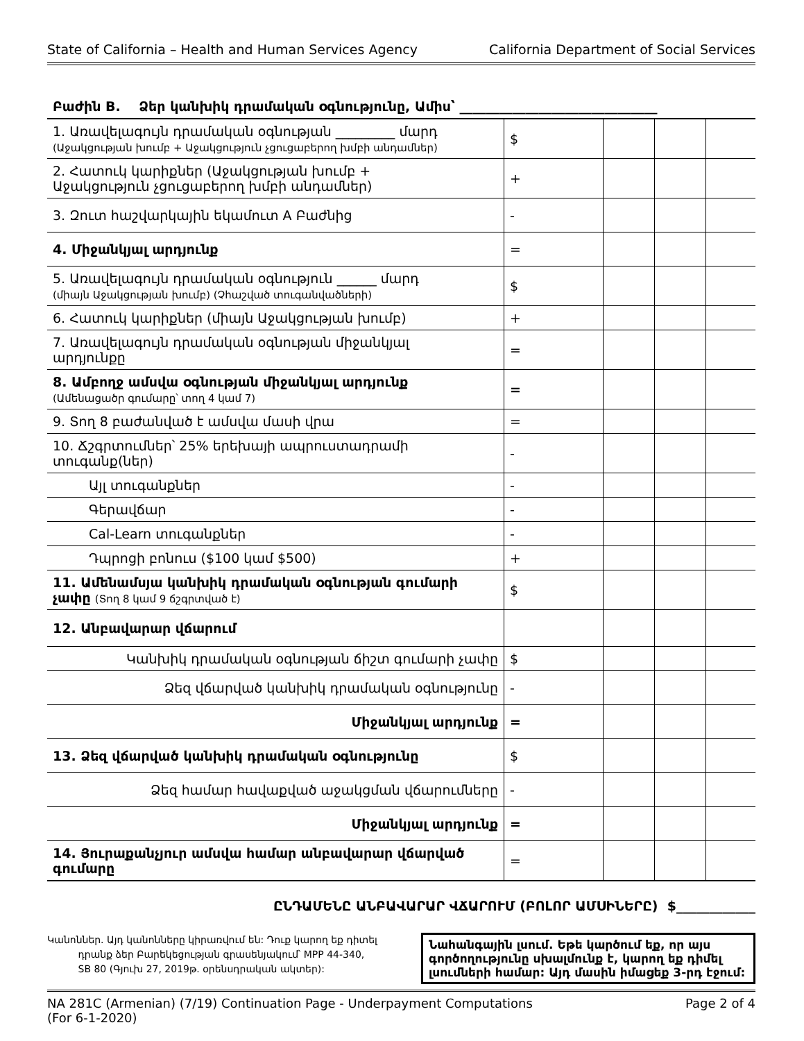State of California – Health and Human Services Agency California Department of Social Services
Բաժին B. Ձեր կանխիկ դրամական օգնությունը, Ամիս՝ ______________________________
| 1. Առավելագույն դրամական օգնության _________ մարդ (Աջակցության խումբ + Աջակցություն չցուցաբերող խմբի անդամներ) | $ | | | |
| 2. Հատուկ կարիքներ (Աջակցության խումբ + Աջակցություն չցուցաբերող խմբի անդամներ) | + | | | |
| 3. Զուտ հաշվարկային եկամուտ A Բաժնից | - | | | |
| 4. Միջանկյալ արդյունք | = | | | |
| 5. Առավելագույն դրամական օգնություն ______ մարդ (միայն Աջակցության խումբ) (Չհաշված տուգանվածների) | $ | | | |
| 6. Հատուկ կարիքներ (միայն Աջակցության խումբ) | + | | | |
| 7. Առավելագույն դրամական օգնության միջանկյալ արդյունքը | = | | | |
| 8. Ամբողջ ամսվա օգնության միջանկյալ արդյունք (Ամենացածր գումարը՝ տող 4 կամ 7) | = | | | |
| 9. Տող 8 բաժանված է ամսվա մասի վրա | = | | | |
| 10. Ճշգրտումներ՝ 25% երեխայի ապրուստադրամի տուգանք(ներ) | - | | | |
| Այլ տուգանքներ | - | | | |
| Գերավճար | - | | | |
| Cal-Learn տուգանքներ | - | | | |
| Դպրոցի բոնուս ($100 կամ $500) | + | | | |
| 11. Ամենամսյա կանխիկ դրամական օգնության գումարի չափը (Տող 8 կամ 9 ճշգրտված է) | $ | | | |
| 12. Անբավարար վճարում | | | | |
| Կանխիկ դրամական օգնության ճիշտ գումարի չափը | $ | | | |
| Ձեզ վճարված կանխիկ դրամական օգնությունը | - | | | |
| Միջանկյալ արդյունք | = | | | |
| 13. Ձեզ վճարված կանխիկ դրամական օգնությունը | $ | | | |
| Ձեզ համար հավաքված աջակցման վճարումները | - | | | |
| Միջանկյալ արդյունք | = | | | |
| 14. Յուրաքանչյուր ամսվա համար անբավարար վճարված գումարը | = | | | |
ԸՆԴԱՄԵՆԸ ԱՆԲԱՎԱՐԱՐ ՎՃԱՐՈՒՄ (ԲՈԼՈՐ ԱՄՍԻՆԵՐԸ) $____________
Կանոններ. Այդ կանոնները կիրառվում են: Դուք կարող եք դիտել
դրանք ձեր Բարեկեցության գրասենյակում՝ MPP 44-340,
SB 80 (Գյուխ 27, 2019թ. օրենսդրական ակտեր):
Նահանգային լսում. Եթե կարծում եք, որ այս գործողությունը սխալմունք է, կարող եք դիմել լսումների համար: Այդ մասին իմացեք 3-րդ էջում:
NA 281C (Armenian) (7/19) Continuation Page - Underpayment Computations
(For 6-1-2020) Page 2 of 4